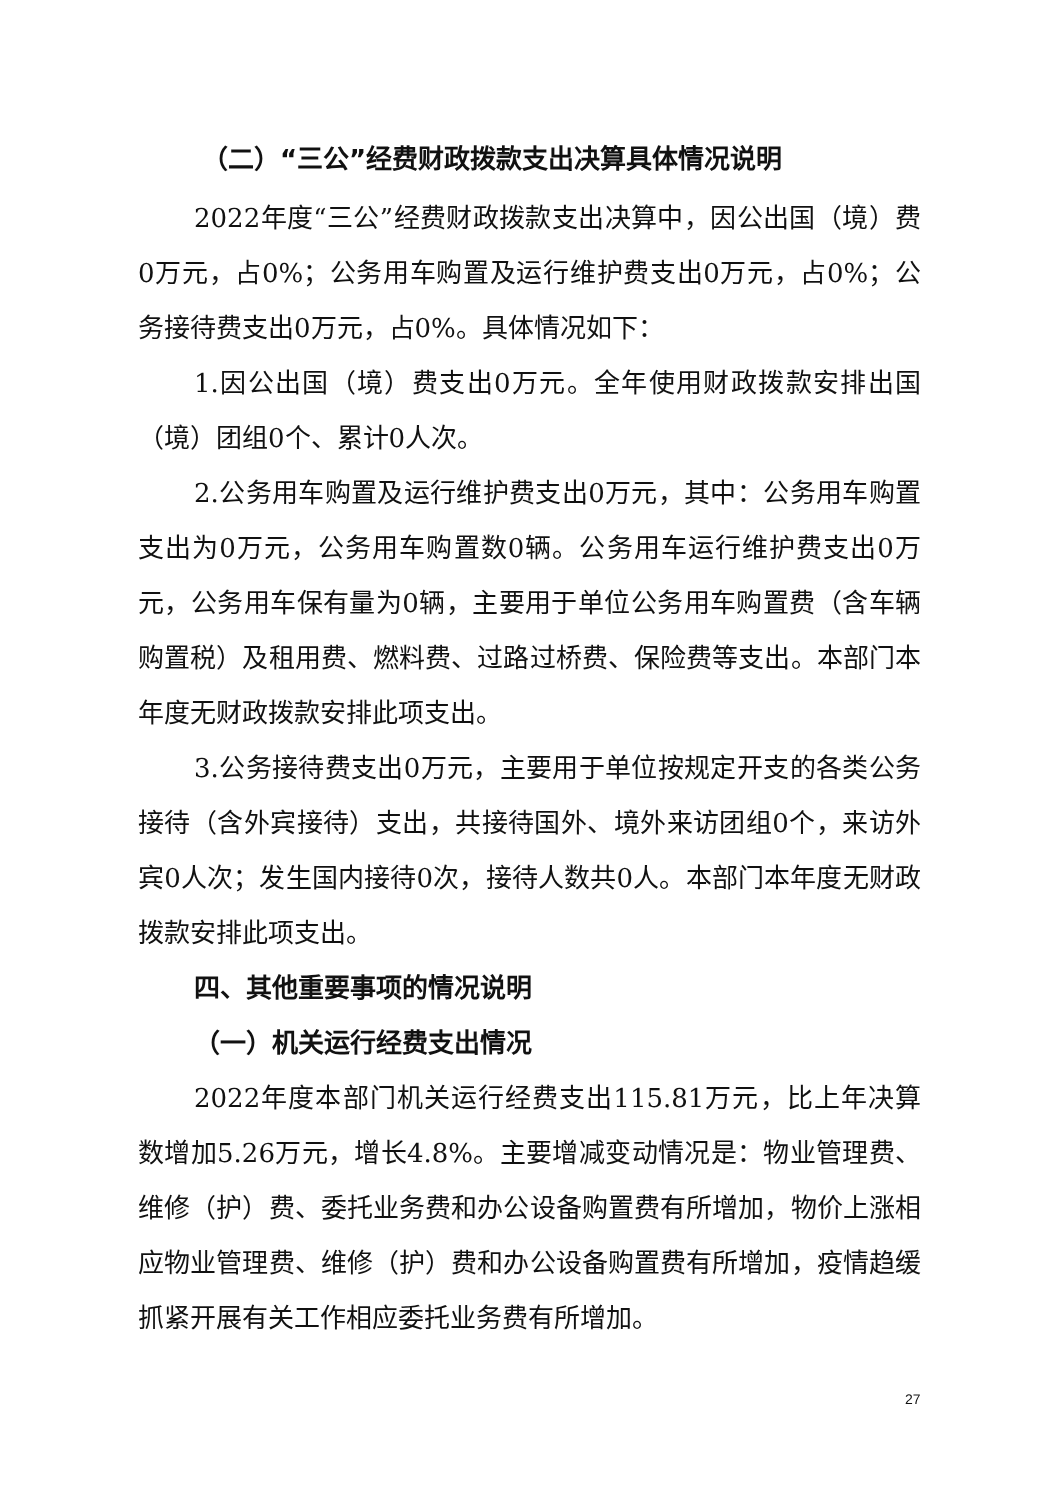（二）“三公”经费财政拨款支出决算具体情况说明
2022年度“三公”经费财政拨款支出决算中，因公出国（境）费0万元，占0%；公务用车购置及运行维护费支出0万元，占0%；公务接待费支出0万元，占0%。具体情况如下：
1.因公出国（境）费支出0万元。全年使用财政拨款安排出国（境）团组0个、累计0人次。
2.公务用车购置及运行维护费支出0万元，其中：公务用车购置支出为0万元，公务用车购置数0辆。公务用车运行维护费支出0万元，公务用车保有量为0辆，主要用于单位公务用车购置费（含车辆购置税）及租用费、燃料费、过路过桥费、保险费等支出。本部门本年度无财政拨款安排此项支出。
3.公务接待费支出0万元，主要用于单位按规定开支的各类公务接待（含外宾接待）支出，共接待国外、境外来访团组0个，来访外宾0人次；发生国内接待0次，接待人数共0人。本部门本年度无财政拨款安排此项支出。
四、其他重要事项的情况说明
（一）机关运行经费支出情况
2022年度本部门机关运行经费支出115.81万元，比上年决算数增加5.26万元，增长4.8%。主要增减变动情况是：物业管理费、维修（护）费、委托业务费和办公设备购置费有所增加，物价上涨相应物业管理费、维修（护）费和办公设备购置费有所增加，疫情趋缓抓紧开展有关工作相应委托业务费有所增加。
27